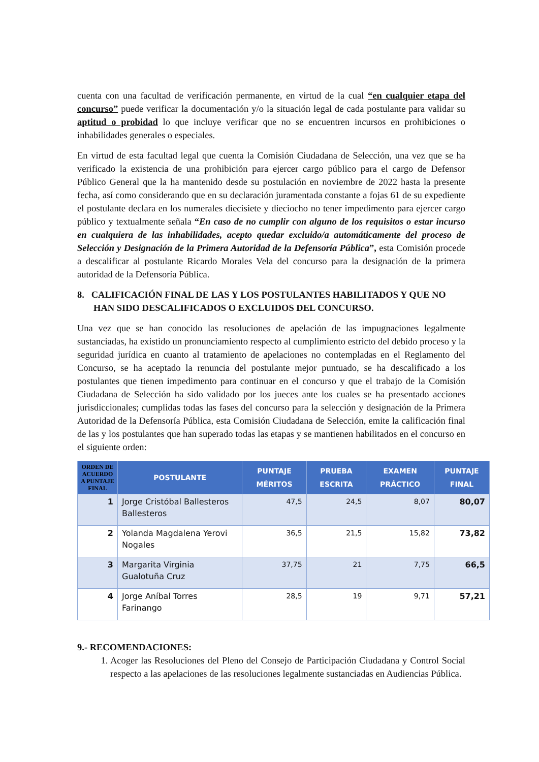cuenta con una facultad de verificación permanente, en virtud de la cual “en cualquier etapa del concurso” puede verificar la documentación y/o la situación legal de cada postulante para validar su aptitud o probidad lo que incluye verificar que no se encuentren incursos en prohibiciones o inhabilidades generales o especiales.
En virtud de esta facultad legal que cuenta la Comisión Ciudadana de Selección, una vez que se ha verificado la existencia de una prohibición para ejercer cargo público para el cargo de Defensor Público General que la ha mantenido desde su postulación en noviembre de 2022 hasta la presente fecha, así como considerando que en su declaración juramentada constante a fojas 61 de su expediente el postulante declara en los numerales diecisiete y dieciocho no tener impedimento para ejercer cargo público y textualmente señala “En caso de no cumplir con alguno de los requisitos o estar incurso en cualquiera de las inhabilidades, acepto quedar excluido/a automáticamente del proceso de Selección y Designación de la Primera Autoridad de la Defensoría Pública”, esta Comisión procede a descalificar al postulante Ricardo Morales Vela del concurso para la designación de la primera autoridad de la Defensoría Pública.
8. CALIFICACIÓN FINAL DE LAS Y LOS POSTULANTES HABILITADOS Y QUE NO HAN SIDO DESCALIFICADOS O EXCLUIDOS DEL CONCURSO.
Una vez que se han conocido las resoluciones de apelación de las impugnaciones legalmente sustanciadas, ha existido un pronunciamiento respecto al cumplimiento estricto del debido proceso y la seguridad jurídica en cuanto al tratamiento de apelaciones no contempladas en el Reglamento del Concurso, se ha aceptado la renuncia del postulante mejor puntuado, se ha descalificado a los postulantes que tienen impedimento para continuar en el concurso y que el trabajo de la Comisión Ciudadana de Selección ha sido validado por los jueces ante los cuales se ha presentado acciones jurisdiccionales; cumplidas todas las fases del concurso para la selección y designación de la Primera Autoridad de la Defensoría Pública, esta Comisión Ciudadana de Selección, emite la calificación final de las y los postulantes que han superado todas las etapas y se mantienen habilitados en el concurso en el siguiente orden:
| ORDEN DE ACUERDO A PUNTAJE FINAL | POSTULANTE | PUNTAJE MÉRITOS | PRUEBA ESCRITA | EXAMEN PRÁCTICO | PUNTAJE FINAL |
| --- | --- | --- | --- | --- | --- |
| 1 | Jorge Cristóbal Ballesteros Ballesteros | 47,5 | 24,5 | 8,07 | 80,07 |
| 2 | Yolanda Magdalena Yerovi Nogales | 36,5 | 21,5 | 15,82 | 73,82 |
| 3 | Margarita Virginia Gualotuña Cruz | 37,75 | 21 | 7,75 | 66,5 |
| 4 | Jorge Aníbal Torres Farinango | 28,5 | 19 | 9,71 | 57,21 |
9.- RECOMENDACIONES:
1. Acoger las Resoluciones del Pleno del Consejo de Participación Ciudadana y Control Social respecto a las apelaciones de las resoluciones legalmente sustanciadas en Audiencias Pública.